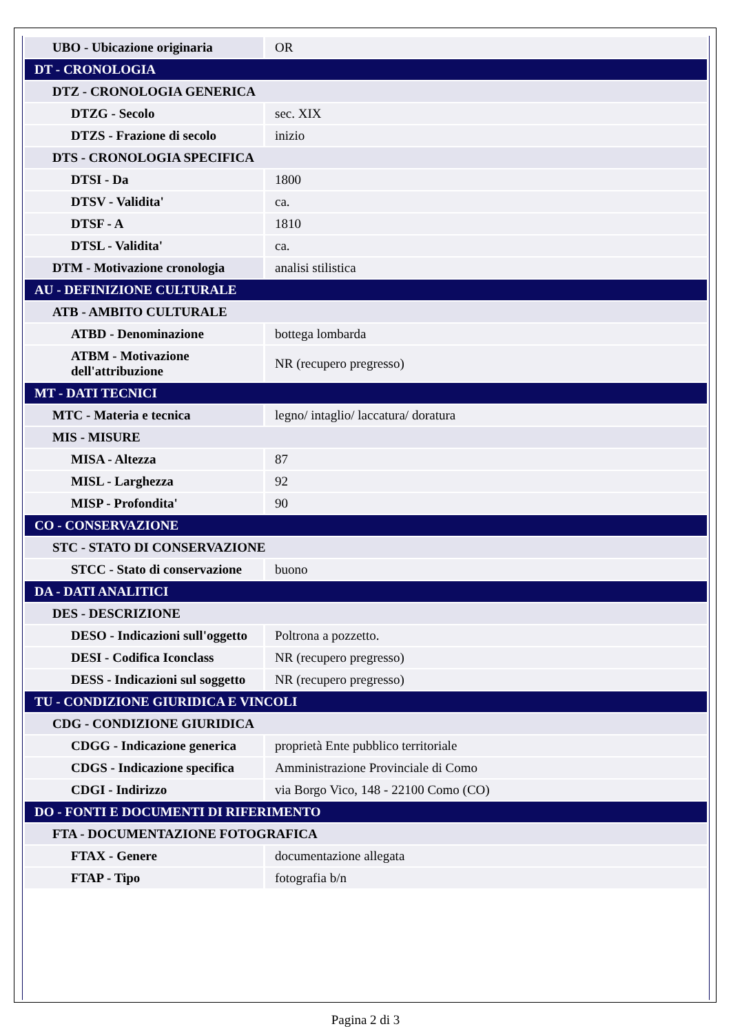| UBO - Ubicazione originaria | OR |
| DT - CRONOLOGIA | |
| DTZ - CRONOLOGIA GENERICA | |
| DTZG - Secolo | sec. XIX |
| DTZS - Frazione di secolo | inizio |
| DTS - CRONOLOGIA SPECIFICA | |
| DTSI - Da | 1800 |
| DTSV - Validita' | ca. |
| DTSF - A | 1810 |
| DTSL - Validita' | ca. |
| DTM - Motivazione cronologia | analisi stilistica |
| AU - DEFINIZIONE CULTURALE | |
| ATB - AMBITO CULTURALE | |
| ATBD - Denominazione | bottega lombarda |
| ATBM - Motivazione dell'attribuzione | NR (recupero pregresso) |
| MT - DATI TECNICI | |
| MTC - Materia e tecnica | legno/ intaglio/ laccatura/ doratura |
| MIS - MISURE | |
| MISA - Altezza | 87 |
| MISL - Larghezza | 92 |
| MISP - Profondita' | 90 |
| CO - CONSERVAZIONE | |
| STC - STATO DI CONSERVAZIONE | |
| STCC - Stato di conservazione | buono |
| DA - DATI ANALITICI | |
| DES - DESCRIZIONE | |
| DESO - Indicazioni sull'oggetto | Poltrona a pozzetto. |
| DESI - Codifica Iconclass | NR (recupero pregresso) |
| DESS - Indicazioni sul soggetto | NR (recupero pregresso) |
| TU - CONDIZIONE GIURIDICA E VINCOLI | |
| CDG - CONDIZIONE GIURIDICA | |
| CDGG - Indicazione generica | proprietà Ente pubblico territoriale |
| CDGS - Indicazione specifica | Amministrazione Provinciale di Como |
| CDGI - Indirizzo | via Borgo Vico, 148 - 22100 Como (CO) |
| DO - FONTI E DOCUMENTI DI RIFERIMENTO | |
| FTA - DOCUMENTAZIONE FOTOGRAFICA | |
| FTAX - Genere | documentazione allegata |
| FTAP - Tipo | fotografia b/n |
Pagina 2 di 3